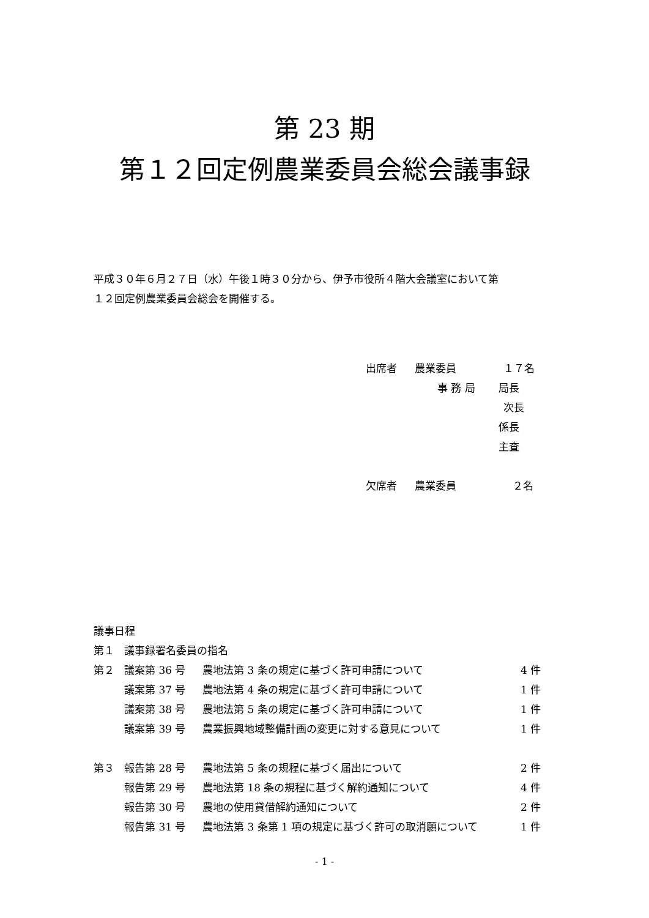第 23 期
第１２回定例農業委員会総会議事録
平成３０年６月２７日（水）午後１時３０分から、伊予市役所４階大会議室において第
１２回定例農業委員会総会を開催する。
出席者 農業委員 １７名
事 務 局 局長
次長
係長
主査
欠席者 農業委員 ２名
議事日程
| 第１ | 議事録署名委員の指名 | | |
| 第２ | 議案第 36 号 | 農地法第 3 条の規定に基づく許可申請について | 4 件 |
| | 議案第 37 号 | 農地法第 4 条の規定に基づく許可申請について | 1 件 |
| | 議案第 38 号 | 農地法第 5 条の規定に基づく許可申請について | 1 件 |
| | 議案第 39 号 | 農業振興地域整備計画の変更に対する意見について | 1 件 |
| 第３ | 報告第 28 号 | 農地法第 5 条の規程に基づく届出について | 2 件 |
| | 報告第 29 号 | 農地法第 18 条の規程に基づく解約通知について | 4 件 |
| | 報告第 30 号 | 農地の使用貸借解約通知について | 2 件 |
| | 報告第 31 号 | 農地法第 3 条第 1 項の規定に基づく許可の取消願について | 1 件 |
- 1 -